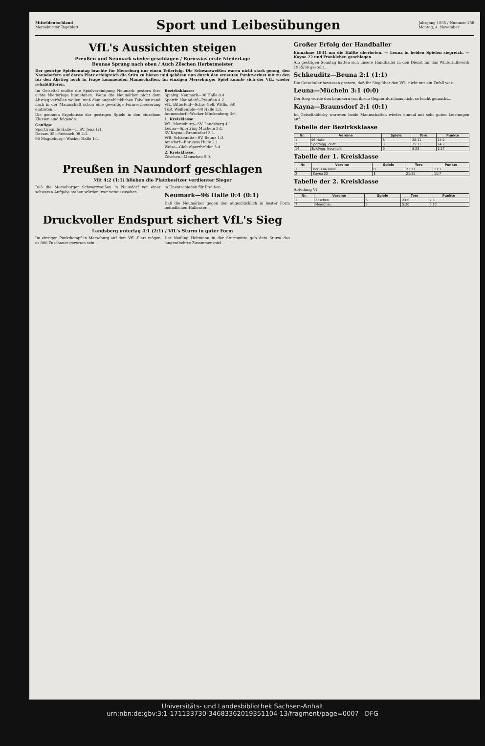Mitteldeutschland
Merseburger Tageblatt
Sport und Leibesübungen
Jahrgang 1935 / Nummer 258
Montag, 4. November
VfL's Aussichten steigen
Preußen und Neumark wieder geschlagen / Borussias erste Niederlage
Beunas Sprung nach oben / Auch Zöschen Herbstmeister
Der gestrige Spielsonntag brachte für Merseburg nur einen Teilerfolg. Die Schwarzweißen waren nicht stark genug, den Naundorfern auf deren Platz erfolgreich die Stirn zu bieten und gehören nun durch den erneuten Punktverlust mit zu den für den Abstieg noch in Frage kommenden Mannschaften. Im einzigen Merseburger Spiel konnte sich der VfL. wieder rehabilitieren.
Im Geiseltal mußte die Spielvereinigung Neumark gestern ihre achte Niederlage hinnehmen. Wenn die Neumärker nicht dem Abstieg verfallen wollen, muß dem augenblicklichen Tabellenstand nach in der Mannschaft schon eine gewaltige Formverbesserung eintreten...
Die genauen Ergebnisse der gestrigen Spiele in den einzelnen Klassen sind folgende:
Gauliga:
Sportfreunde Halle—1. SV. Jena 1:1.
Dessau 05—Steinach 08 2:1.
96 Magdeburg—Wacker Halle 1:1.
Bezirksklasse:
Spielvg. Neumark—96 Halle 0:4.
Sportfr. Naundorf—Preußen 4:2.
VfL. Bitterfeld—Schw.-Gelb Wßfls. 8:0.
TuR. Weißenfels—98 Halle 2:1.
Ammendorf—Wacker Mückenberg 3:0.
1. Kreisklasse:
VfL. Merseburg—SV. Landsberg 4:1.
Leuna—Sportring Mücheln 3:1.
SV Kayna—Braunsdorf 2:1.
VfB. Schkeuditz—SV. Beuna 1:2.
Amsdorf—Borussia Halle 2:1.
Weise—Gieb./Sportbrüder 3:4.
2. Kreisklasse:
Zöschen—Meuschau 5:0.
Preußen in Naundorf geschlagen
Mit 4:2 (1:1) blieben die Platzbesitzer verdienter Sieger
Daß die Merseburger Schwarzweißen in Naundorf vor einer schweren Aufgabe stehen würden, war vorauszusehen...
in Unentschieden für Preußen...
Neumark—96 Halle 0:4 (0:1)
Daß die Neumärker gegen den augenblicklich in bester Form befindlichen Hallenser...
Druckvoller Endspurt sichert VfL's Sieg
Landsberg unterlag 4:1 (2:1) / VfL's Sturm in guter Form
Im einzigen Punktkampf in Merseburg auf dem VfL.-Platz mögen es 800 Zuschauer gewesen sein...
Der Neuling Holtmann in der Sturmmitte gab dem Sturm das langentbehrte Zusammenspiel...
Großer Erfolg der Handballer
Einnahme 1934 um die Hälfte überboten. — Leuna in beiden Spielen siegreich. — Kayna 22 und Frankleben geschlagen.
Am gestrigen Sonntag hatten sich unsere Handballer in den Dienst für das Winterhilfswerk 1935/36 gestellt...
Schkeuditz—Beuna 2:1 (1:1)
Die Geiseltaler bewiesen gestern, daß ihr Sieg über den VfL. nicht nur ein Zufall war...
Leuna—Mücheln 3:1 (0:0)
Der Sieg wurde den Leunaern von ihrem Gegner durchaus nicht so leicht gemacht...
Kayna—Braunsdorf 2:1 (0:1)
Im Geiseltalderby warteten beide Mannschaften wieder einmal mit sehr guten Leistungen auf...
Tabelle der Bezirksklasse
| Nr. | Vereine | Spiele | Tore | Punkte |
| --- | --- | --- | --- | --- |
| 1 | 96 Halle | 8 | 28:11 | 14:2 |
| 2 | Sportvgg. Zeitz | 8 | 25:11 | 14:2 |
| 14 | Spielvgg. Neumark | 9 | 9:28 | 1:17 |
Tabelle der 1. Kreisklasse
| Nr. | Vereine | Spiele | Tore | Punkte |
| --- | --- | --- | --- | --- |
| 1 | Borussia Halle | 8 | 21:11 | 13:3 |
| 2 | Kayna 22 | 8 | 21:11 | 11:7 |
Tabelle der 2. Kreisklasse
Abteilung VI
| Nr. | Vereine | Spiele | Tore | Punkte |
| --- | --- | --- | --- | --- |
| 1 | Zöschen | 6 | 23:6 | 9:3 |
| 7 | Meuschau | 5 | 5:20 | 0:10 |
Universitäts- und Landesbibliothek Sachsen-Anhalt
urn:nbn:de:gbv:3:1-171133730-34683362019351104-13/fragment/page=0007 DFG